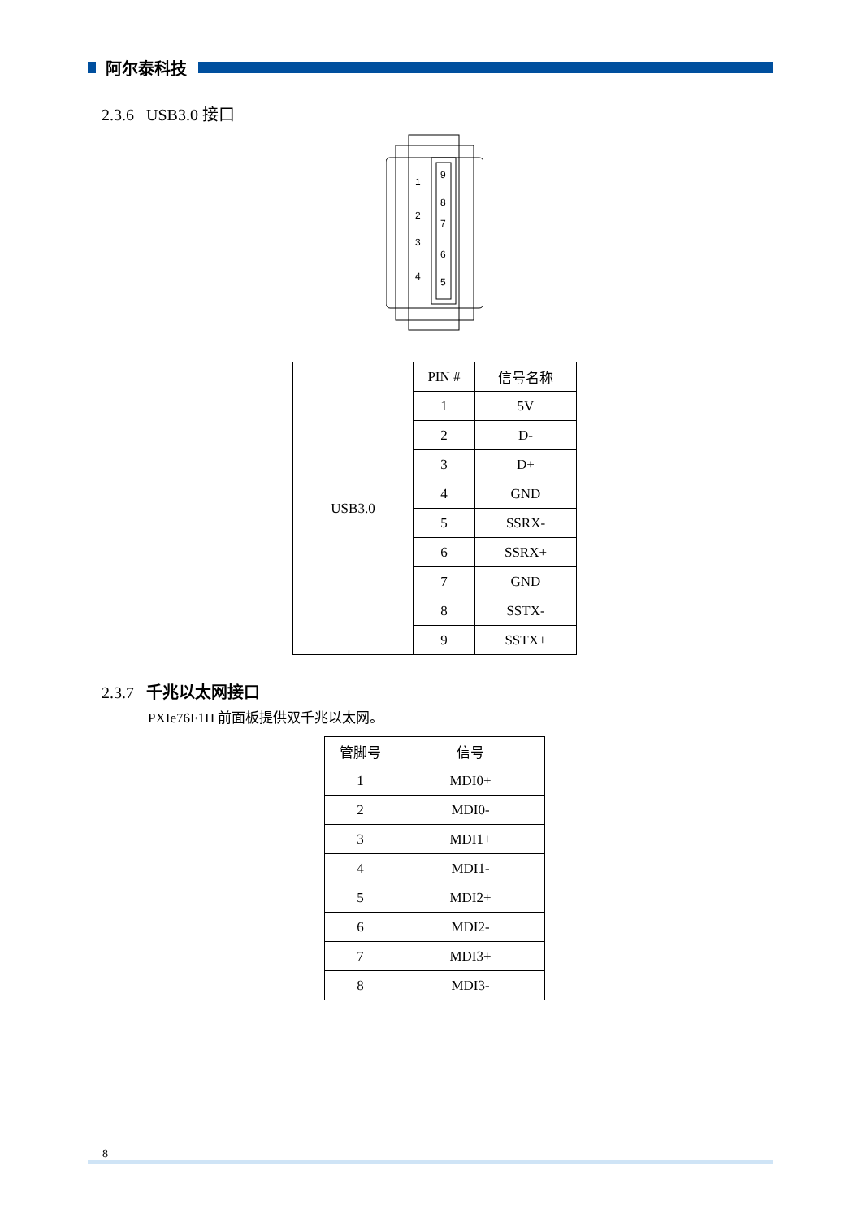阿尔泰科技
2.3.6 USB3.0 接口
1
2
3
4
9
8
7
6
5
| USB3.0 | PIN # | 信号名称 |
| | 1 | 5V |
| | 2 | D- |
| | 3 | D+ |
| | 4 | GND |
| | 5 | SSRX- |
| | 6 | SSRX+ |
| | 7 | GND |
| | 8 | SSTX- |
| | 9 | SSTX+ |
2.3.7 千兆以太网接口
PXIe76F1H 前面板提供双千兆以太网。
| 管脚号 | 信号 |
| --- | --- |
| 1 | MDI0+ |
| 2 | MDI0- |
| 3 | MDI1+ |
| 4 | MDI1- |
| 5 | MDI2+ |
| 6 | MDI2- |
| 7 | MDI3+ |
| 8 | MDI3- |
8